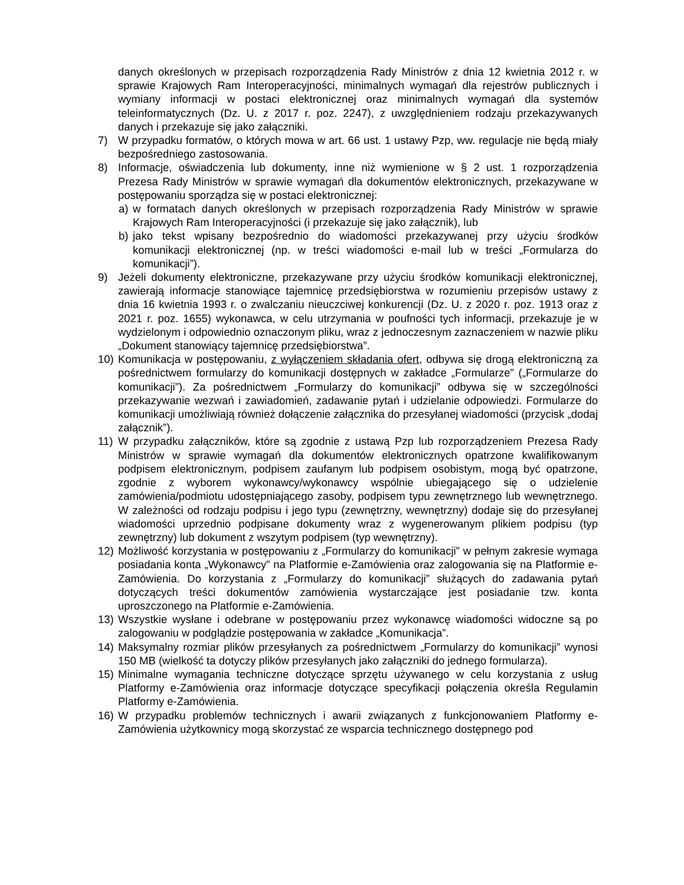danych określonych w przepisach rozporządzenia Rady Ministrów z dnia 12 kwietnia 2012 r. w sprawie Krajowych Ram Interoperacyjności, minimalnych wymagań dla rejestrów publicznych i wymiany informacji w postaci elektronicznej oraz minimalnych wymagań dla systemów teleinformatycznych (Dz. U. z 2017 r. poz. 2247), z uwzględnieniem rodzaju przekazywanych danych i przekazuje się jako załączniki.
7) W przypadku formatów, o których mowa w art. 66 ust. 1 ustawy Pzp, ww. regulacje nie będą miały bezpośredniego zastosowania.
8) Informacje, oświadczenia lub dokumenty, inne niż wymienione w § 2 ust. 1 rozporządzenia Prezesa Rady Ministrów w sprawie wymagań dla dokumentów elektronicznych, przekazywane w postępowaniu sporządza się w postaci elektronicznej:
a) w formatach danych określonych w przepisach rozporządzenia Rady Ministrów w sprawie Krajowych Ram Interoperacyjności (i przekazuje się jako załącznik), lub
b) jako tekst wpisany bezpośrednio do wiadomości przekazywanej przy użyciu środków komunikacji elektronicznej (np. w treści wiadomości e-mail lub w treści „Formularza do komunikacji”).
9) Jeżeli dokumenty elektroniczne, przekazywane przy użyciu środków komunikacji elektronicznej, zawierają informacje stanowiące tajemnicę przedsiębiorstwa w rozumieniu przepisów ustawy z dnia 16 kwietnia 1993 r. o zwalczaniu nieuczciwej konkurencji (Dz. U. z 2020 r. poz. 1913 oraz z 2021 r. poz. 1655) wykonawca, w celu utrzymania w poufności tych informacji, przekazuje je w wydzielonym i odpowiednio oznaczonym pliku, wraz z jednoczesnym zaznaczeniem w nazwie pliku „Dokument stanowiący tajemnicę przedsiębiorstwa”.
10) Komunikacja w postępowaniu, z wyłączeniem składania ofert, odbywa się drogą elektroniczną za pośrednictwem formularzy do komunikacji dostępnych w zakładce „Formularze” („Formularze do komunikacji”). Za pośrednictwem „Formularzy do komunikacji” odbywa się w szczególności przekazywanie wezwań i zawiadomień, zadawanie pytań i udzielanie odpowiedzi. Formularze do komunikacji umożliwiają również dołączenie załącznika do przesyłanej wiadomości (przycisk „dodaj załącznik”).
11) W przypadku załączników, które są zgodnie z ustawą Pzp lub rozporządzeniem Prezesa Rady Ministrów w sprawie wymagań dla dokumentów elektronicznych opatrzone kwalifikowanym podpisem elektronicznym, podpisem zaufanym lub podpisem osobistym, mogą być opatrzone, zgodnie z wyborem wykonawcy/wykonawcy wspólnie ubiegającego się o udzielenie zamówienia/podmiotu udostępniającego zasoby, podpisem typu zewnętrznego lub wewnętrznego. W zależności od rodzaju podpisu i jego typu (zewnętrzny, wewnętrzny) dodaje się do przesyłanej wiadomości uprzednio podpisane dokumenty wraz z wygenerowanym plikiem podpisu (typ zewnętrzny) lub dokument z wszytym podpisem (typ wewnętrzny).
12) Możliwość korzystania w postępowaniu z „Formularzy do komunikacji” w pełnym zakresie wymaga posiadania konta „Wykonawcy” na Platformie e-Zamówienia oraz zalogowania się na Platformie e-Zamówienia. Do korzystania z „Formularzy do komunikacji” służących do zadawania pytań dotyczących treści dokumentów zamówienia wystarczające jest posiadanie tzw. konta uproszczonego na Platformie e-Zamówienia.
13) Wszystkie wysłane i odebrane w postępowaniu przez wykonawcę wiadomości widoczne są po zalogowaniu w podglądzie postępowania w zakładce „Komunikacja”.
14) Maksymalny rozmiar plików przesyłanych za pośrednictwem „Formularzy do komunikacji” wynosi 150 MB (wielkość ta dotyczy plików przesyłanych jako załączniki do jednego formularza).
15) Minimalne wymagania techniczne dotyczące sprzętu używanego w celu korzystania z usług Platformy e-Zamówienia oraz informacje dotyczące specyfikacji połączenia określa Regulamin Platformy e-Zamówienia.
16) W przypadku problemów technicznych i awarii związanych z funkcjonowaniem Platformy e-Zamówienia użytkownicy mogą skorzystać ze wsparcia technicznego dostępnego pod